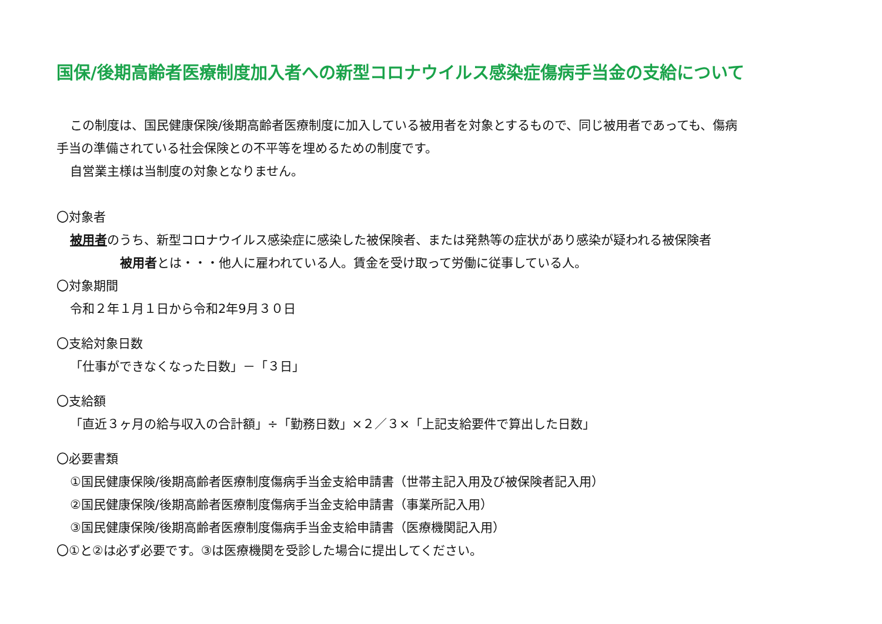国保/後期高齢者医療制度加入者への新型コロナウイルス感染症傷病手当金の支給について
この制度は、国民健康保険/後期高齢者医療制度に加入している被用者を対象とするもので、同じ被用者であっても、傷病
手当の準備されている社会保険との不平等を埋めるための制度です。
自営業主様は当制度の対象となりません。
〇対象者
被用者のうち、新型コロナウイルス感染症に感染した被保険者、または発熱等の症状があり感染が疑われる被保険者
被用者とは・・・他人に雇われている人。賃金を受け取って労働に従事している人。
〇対象期間
令和２年１月１日から令和2年9月３０日
〇支給対象日数
「仕事ができなくなった日数」－「３日」
〇支給額
「直近３ヶ月の給与収入の合計額」÷「勤務日数」×２／３×「上記支給要件で算出した日数」
〇必要書類
①国民健康保険/後期高齢者医療制度傷病手当金支給申請書（世帯主記入用及び被保険者記入用）
②国民健康保険/後期高齢者医療制度傷病手当金支給申請書（事業所記入用）
③国民健康保険/後期高齢者医療制度傷病手当金支給申請書（医療機関記入用）
〇①と②は必ず必要です。③は医療機関を受診した場合に提出してください。